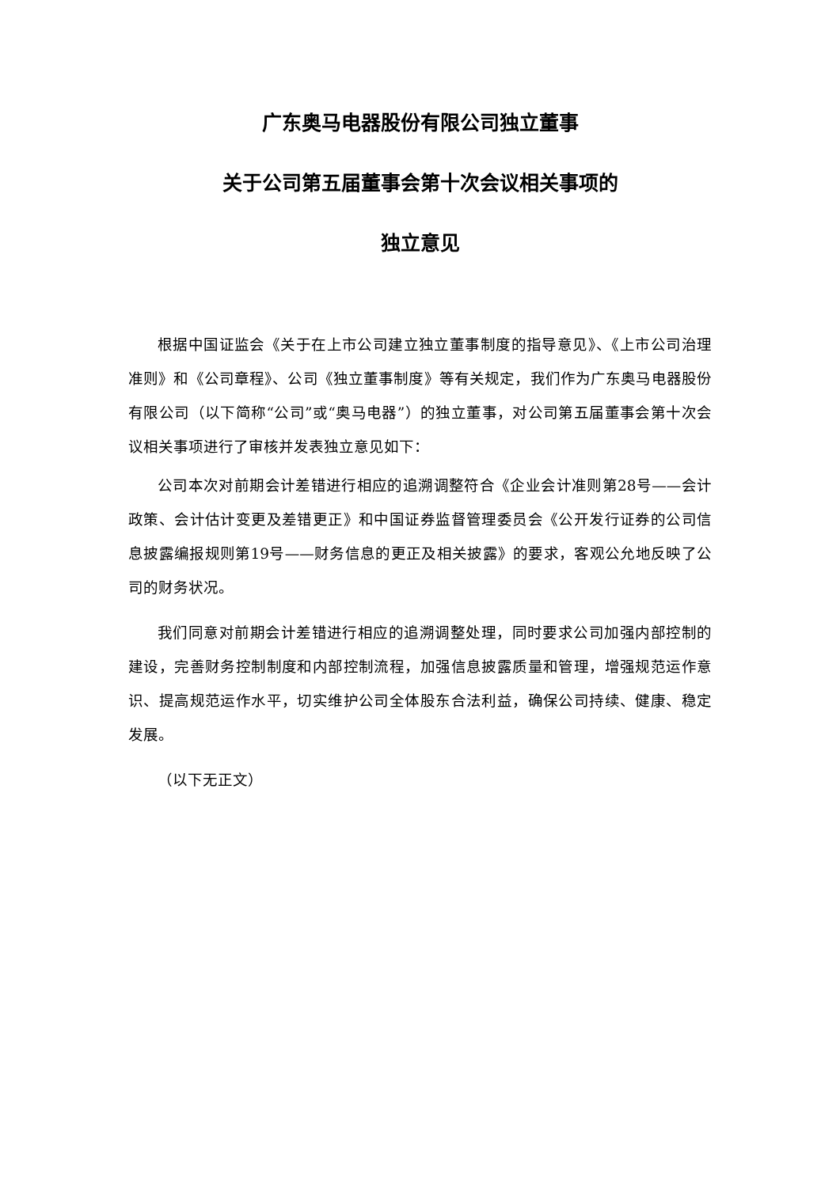广东奥马电器股份有限公司独立董事
关于公司第五届董事会第十次会议相关事项的
独立意见
根据中国证监会《关于在上市公司建立独立董事制度的指导意见》、《上市公司治理准则》和《公司章程》、公司《独立董事制度》等有关规定，我们作为广东奥马电器股份有限公司（以下简称“公司”或“奥马电器”）的独立董事，对公司第五届董事会第十次会议相关事项进行了审核并发表独立意见如下：
公司本次对前期会计差错进行相应的追溯调整符合《企业会计准则第28号——会计政策、会计估计变更及差错更正》和中国证券监督管理委员会《公开发行证券的公司信息披露编报规则第19号——财务信息的更正及相关披露》的要求，客观公允地反映了公司的财务状况。
我们同意对前期会计差错进行相应的追溯调整处理，同时要求公司加强内部控制的建设，完善财务控制制度和内部控制流程，加强信息披露质量和管理，增强规范运作意识、提高规范运作水平，切实维护公司全体股东合法利益，确保公司持续、健康、稳定发展。
（以下无正文）